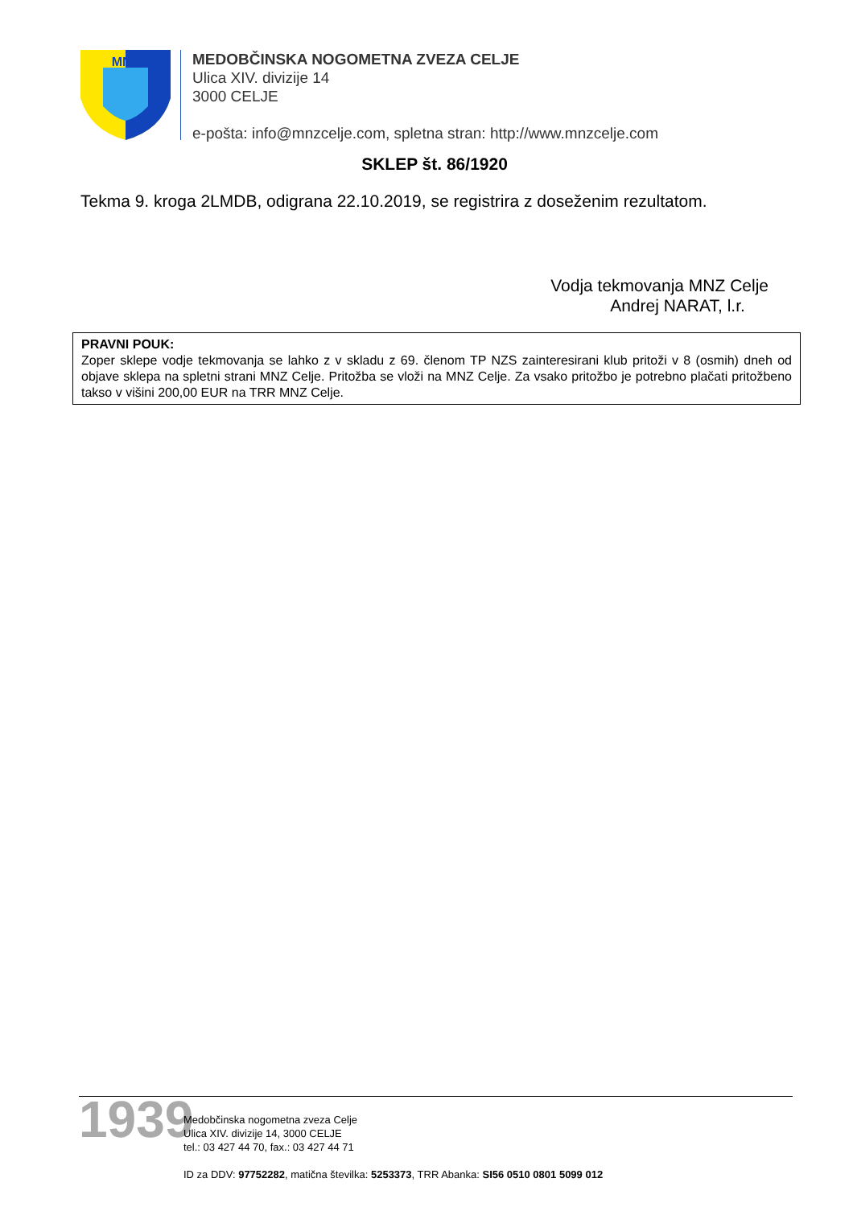MNZ
MEDOBČINSKA NOGOMETNA ZVEZA CELJE
Ulica XIV. divizije 14
3000 CELJE
e-pošta: info@mnzcelje.com, spletna stran: http://www.mnzcelje.com
SKLEP št. 86/1920
Tekma 9. kroga 2LMDB, odigrana 22.10.2019, se registrira z doseženim rezultatom.
Vodja tekmovanja MNZ Celje
Andrej NARAT, l.r.
PRAVNI POUK:
Zoper sklepe vodje tekmovanja se lahko z v skladu z 69. členom TP NZS zainteresirani klub pritoži v 8 (osmih) dneh od objave sklepa na spletni strani MNZ Celje. Pritožba se vloži na MNZ Celje. Za vsako pritožbo je potrebno plačati pritožbeno takso v višini 200,00 EUR na TRR MNZ Celje.
1939
Medobčinska nogometna zveza Celje
Ulica XIV. divizije 14, 3000 CELJE
tel.: 03 427 44 70, fax.: 03 427 44 71
ID za DDV: 97752282, matična številka: 5253373, TRR Abanka: SI56 0510 0801 5099 012